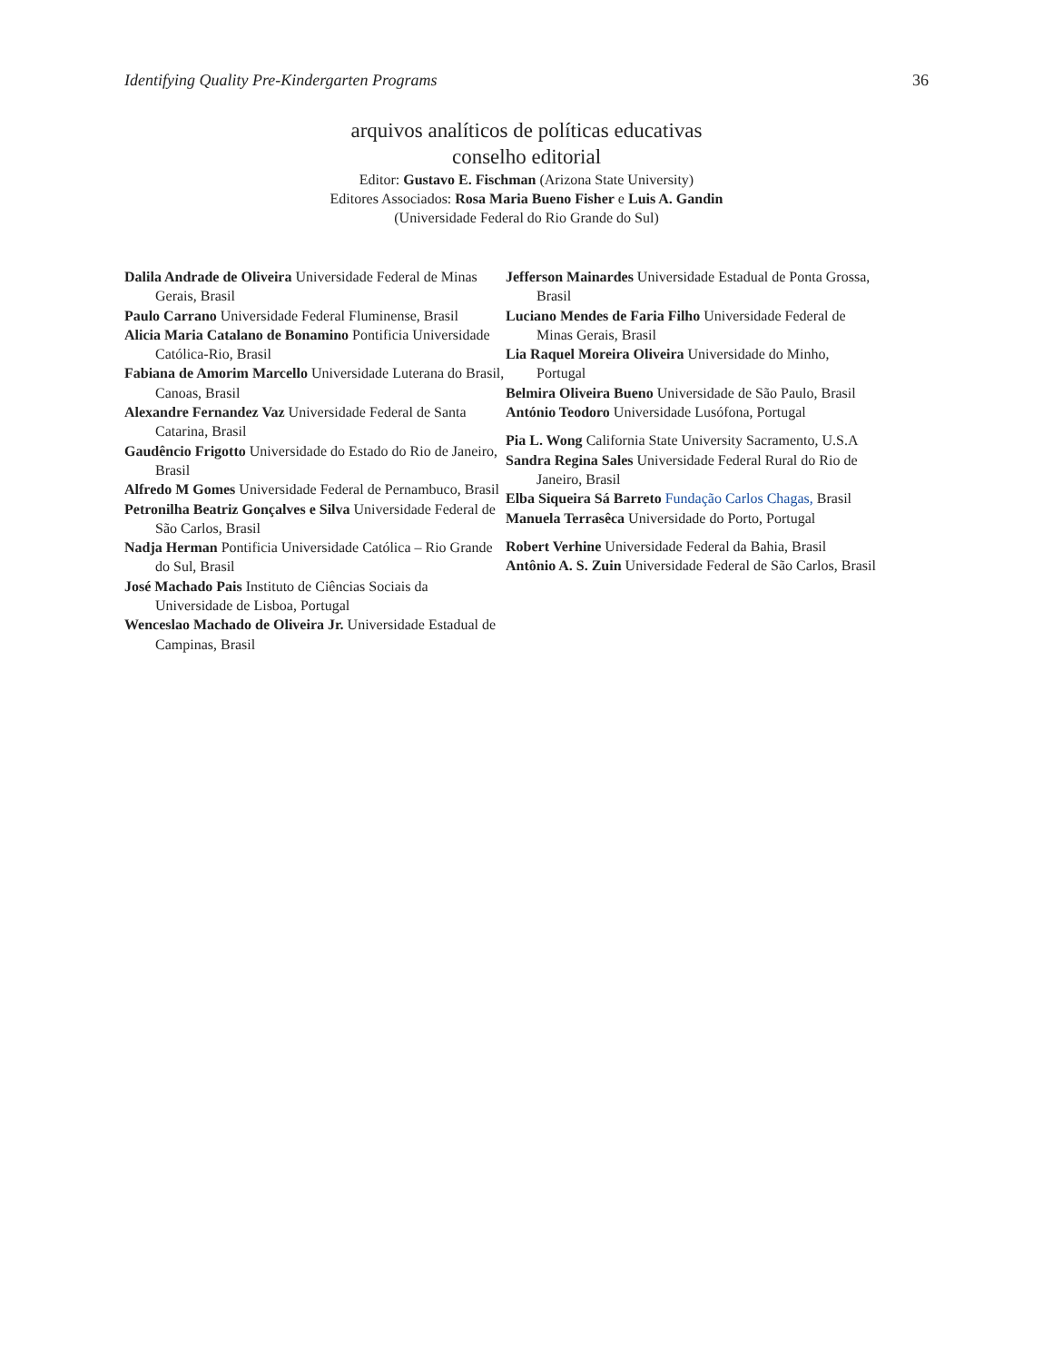Identifying Quality Pre-Kindergarten Programs 36
arquivos analíticos de políticas educativas
conselho editorial
Editor: Gustavo E. Fischman (Arizona State University)
Editores Associados: Rosa Maria Bueno Fisher e Luis A. Gandin
(Universidade Federal do Rio Grande do Sul)
Dalila Andrade de Oliveira Universidade Federal de Minas Gerais, Brasil
Paulo Carrano Universidade Federal Fluminense, Brasil
Alicia Maria Catalano de Bonamino Pontificia Universidade Católica-Rio, Brasil
Fabiana de Amorim Marcello Universidade Luterana do Brasil, Canoas, Brasil
Alexandre Fernandez Vaz Universidade Federal de Santa Catarina, Brasil
Gaudêncio Frigotto Universidade do Estado do Rio de Janeiro, Brasil
Alfredo M Gomes Universidade Federal de Pernambuco, Brasil
Petronilha Beatriz Gonçalves e Silva Universidade Federal de São Carlos, Brasil
Nadja Herman Pontificia Universidade Católica – Rio Grande do Sul, Brasil
José Machado Pais Instituto de Ciências Sociais da Universidade de Lisboa, Portugal
Wenceslao Machado de Oliveira Jr. Universidade Estadual de Campinas, Brasil
Jefferson Mainardes Universidade Estadual de Ponta Grossa, Brasil
Luciano Mendes de Faria Filho Universidade Federal de Minas Gerais, Brasil
Lia Raquel Moreira Oliveira Universidade do Minho, Portugal
Belmira Oliveira Bueno Universidade de São Paulo, Brasil
António Teodoro Universidade Lusófona, Portugal
Pia L. Wong California State University Sacramento, U.S.A
Sandra Regina Sales Universidade Federal Rural do Rio de Janeiro, Brasil
Elba Siqueira Sá Barreto Fundação Carlos Chagas, Brasil
Manuela Terrasêca Universidade do Porto, Portugal
Robert Verhine Universidade Federal da Bahia, Brasil
Antônio A. S. Zuin Universidade Federal de São Carlos, Brasil